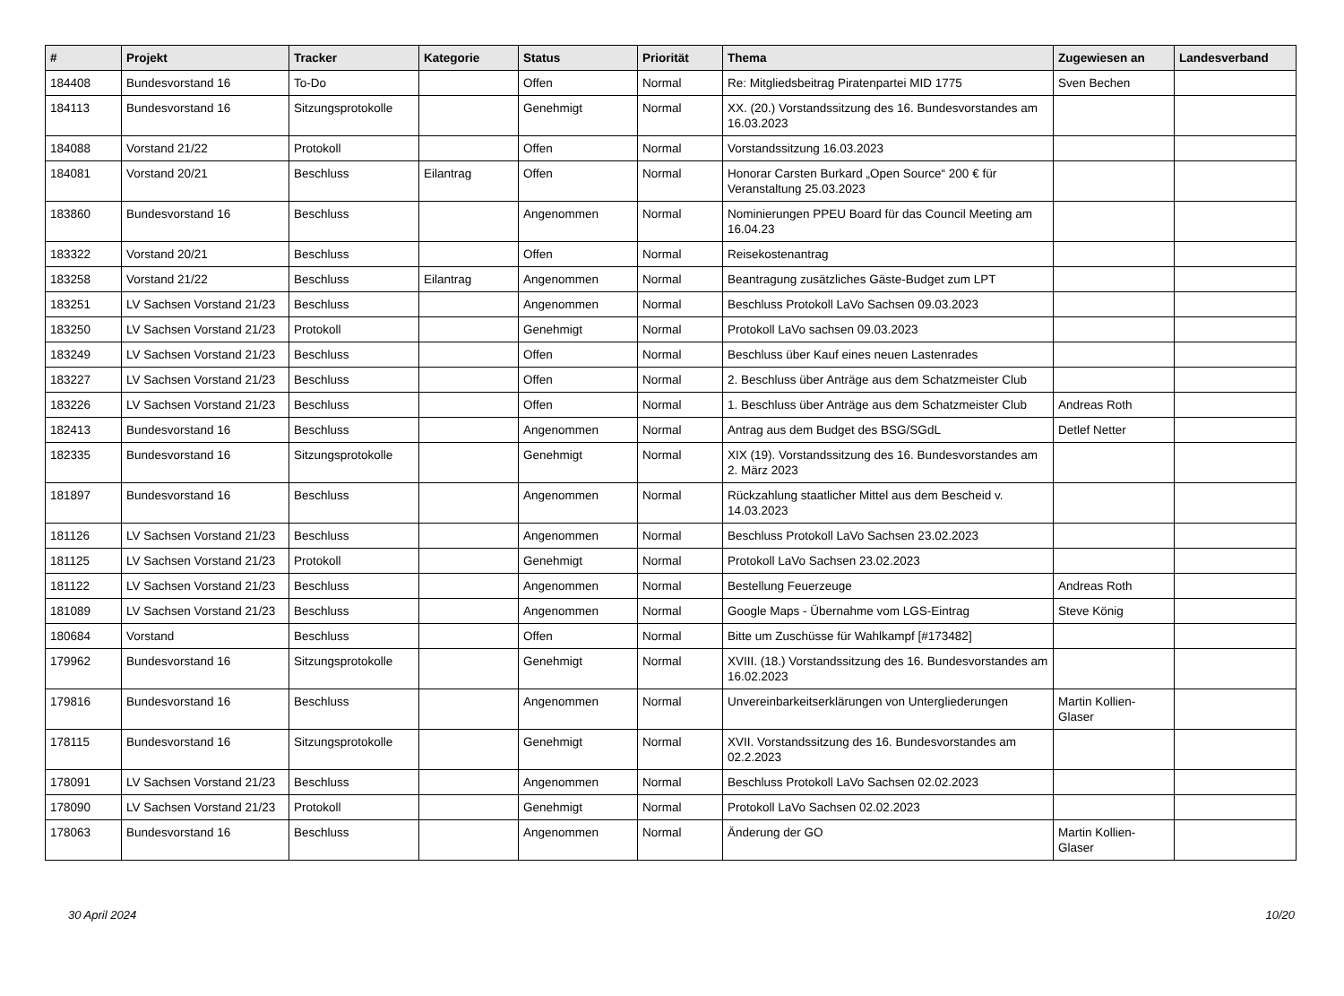| # | Projekt | Tracker | Kategorie | Status | Priorität | Thema | Zugewiesen an | Landesverband |
| --- | --- | --- | --- | --- | --- | --- | --- | --- |
| 184408 | Bundesvorstand 16 | To-Do | | Offen | Normal | Re: Mitgliedsbeitrag Piratenpartei MID 1775 | Sven Bechen | |
| 184113 | Bundesvorstand 16 | Sitzungsprotokolle | | Genehmigt | Normal | XX. (20.) Vorstandssitzung des 16. Bundesvorstandes am 16.03.2023 | | |
| 184088 | Vorstand 21/22 | Protokoll | | Offen | Normal | Vorstandssitzung 16.03.2023 | | |
| 184081 | Vorstand 20/21 | Beschluss | Eilantrag | Offen | Normal | Honorar Carsten Burkard „Open Source“ 200 € für Veranstaltung 25.03.2023 | | |
| 183860 | Bundesvorstand 16 | Beschluss | | Angenommen | Normal | Nominierungen PPEU Board für das Council Meeting am 16.04.23 | | |
| 183322 | Vorstand 20/21 | Beschluss | | Offen | Normal | Reisekostenantrag | | |
| 183258 | Vorstand 21/22 | Beschluss | Eilantrag | Angenommen | Normal | Beantragung zusätzliches Gäste-Budget zum LPT | | |
| 183251 | LV Sachsen Vorstand 21/23 | Beschluss | | Angenommen | Normal | Beschluss Protokoll LaVo Sachsen 09.03.2023 | | |
| 183250 | LV Sachsen Vorstand 21/23 | Protokoll | | Genehmigt | Normal | Protokoll LaVo sachsen 09.03.2023 | | |
| 183249 | LV Sachsen Vorstand 21/23 | Beschluss | | Offen | Normal | Beschluss über Kauf eines neuen Lastenrades | | |
| 183227 | LV Sachsen Vorstand 21/23 | Beschluss | | Offen | Normal | 2. Beschluss über Anträge aus dem Schatzmeister Club | | |
| 183226 | LV Sachsen Vorstand 21/23 | Beschluss | | Offen | Normal | 1. Beschluss über Anträge aus dem Schatzmeister Club | Andreas Roth | |
| 182413 | Bundesvorstand 16 | Beschluss | | Angenommen | Normal | Antrag aus dem Budget des BSG/SGdL | Detlef Netter | |
| 182335 | Bundesvorstand 16 | Sitzungsprotokolle | | Genehmigt | Normal | XIX (19). Vorstandssitzung des 16. Bundesvorstandes am 2. März 2023 | | |
| 181897 | Bundesvorstand 16 | Beschluss | | Angenommen | Normal | Rückzahlung staatlicher Mittel aus dem Bescheid v. 14.03.2023 | | |
| 181126 | LV Sachsen Vorstand 21/23 | Beschluss | | Angenommen | Normal | Beschluss Protokoll LaVo Sachsen 23.02.2023 | | |
| 181125 | LV Sachsen Vorstand 21/23 | Protokoll | | Genehmigt | Normal | Protokoll LaVo Sachsen 23.02.2023 | | |
| 181122 | LV Sachsen Vorstand 21/23 | Beschluss | | Angenommen | Normal | Bestellung Feuerzeuge | Andreas Roth | |
| 181089 | LV Sachsen Vorstand 21/23 | Beschluss | | Angenommen | Normal | Google Maps - Übernahme vom LGS-Eintrag | Steve König | |
| 180684 | Vorstand | Beschluss | | Offen | Normal | Bitte um Zuschüsse für Wahlkampf [#173482] | | |
| 179962 | Bundesvorstand 16 | Sitzungsprotokolle | | Genehmigt | Normal | XVIII. (18.) Vorstandssitzung des 16. Bundesvorstandes am 16.02.2023 | | |
| 179816 | Bundesvorstand 16 | Beschluss | | Angenommen | Normal | Unvereinbarkeitserklärungen von Untergliederungen | Martin Kollien-Glaser | |
| 178115 | Bundesvorstand 16 | Sitzungsprotokolle | | Genehmigt | Normal | XVII. Vorstandssitzung des 16. Bundesvorstandes am 02.2.2023 | | |
| 178091 | LV Sachsen Vorstand 21/23 | Beschluss | | Angenommen | Normal | Beschluss Protokoll LaVo Sachsen 02.02.2023 | | |
| 178090 | LV Sachsen Vorstand 21/23 | Protokoll | | Genehmigt | Normal | Protokoll LaVo Sachsen 02.02.2023 | | |
| 178063 | Bundesvorstand 16 | Beschluss | | Angenommen | Normal | Änderung der GO | Martin Kollien-Glaser | |
30 April 2024 10/20